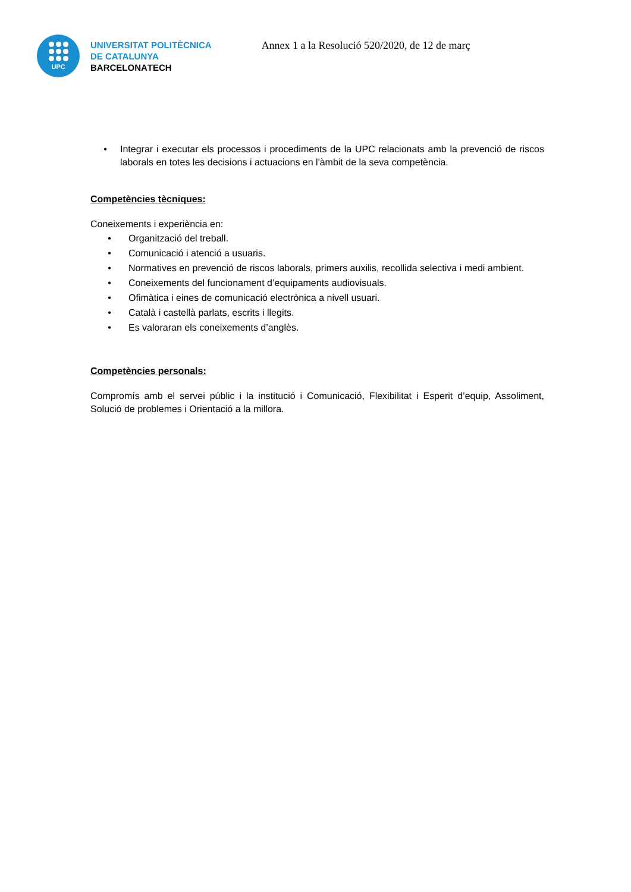UPC
UNIVERSITAT POLITÈCNICA
DE CATALUNYA
BARCELONATECH
Annex 1 a la Resolució 520/2020, de 12 de març
• Integrar i executar els processos i procediments de la UPC relacionats amb la prevenció de riscos laborals en totes les decisions i actuacions en l'àmbit de la seva competència.
Competències tècniques:
Coneixements i experiència en:
• Organització del treball.
• Comunicació i atenció a usuaris.
• Normatives en prevenció de riscos laborals, primers auxilis, recollida selectiva i medi ambient.
• Coneixements del funcionament d’equipaments audiovisuals.
• Ofimàtica i eines de comunicació electrònica a nivell usuari.
• Català i castellà parlats, escrits i llegits.
• Es valoraran els coneixements d’anglès.
Competències personals:
Compromís amb el servei públic i la institució i Comunicació, Flexibilitat i Esperit d’equip, Assoliment, Solució de problemes i Orientació a la millora.